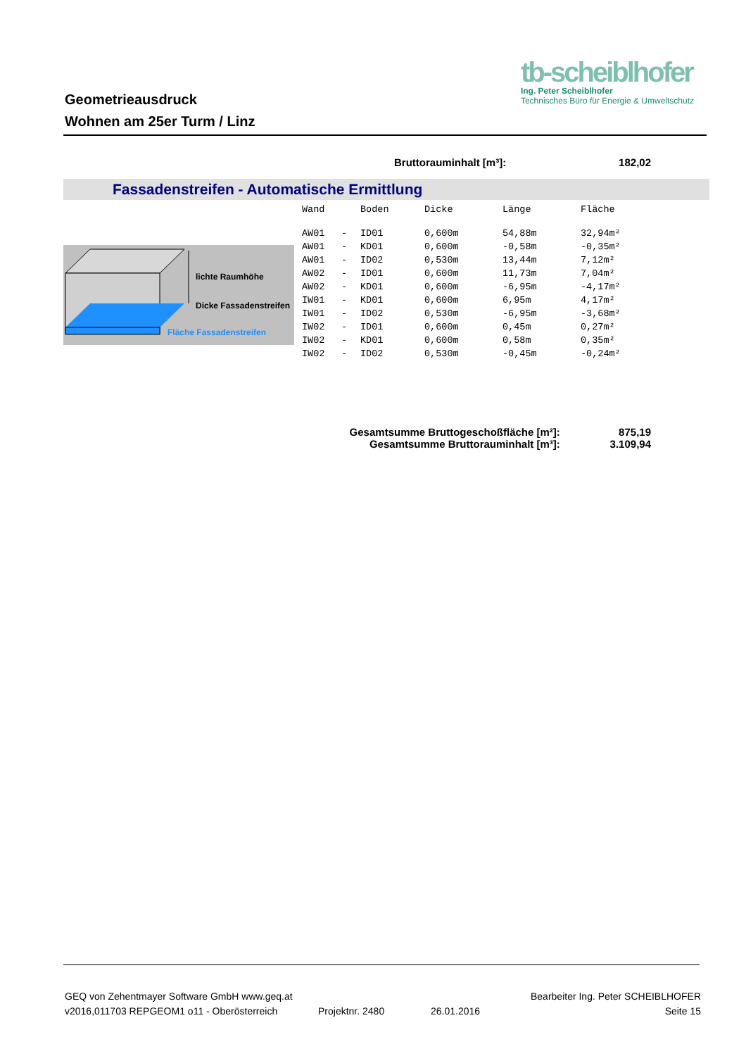tb-scheiblhofer
Ing. Peter Scheiblhofer
Technisches Büro für Energie & Umweltschutz
Geometrieausdruck
Wohnen am 25er Turm / Linz
Bruttorauminhalt [m³]: 182,02
Fassadenstreifen - Automatische Ermittlung
lichte Raumhöhe
Dicke Fassadenstreifen
Fläche Fassadenstreifen
| Wand | | Boden | Dicke | Länge | Fläche |
| --- | --- | --- | --- | --- | --- |
| AW01 | - | ID01 | 0,600m | 54,88m | 32,94m² |
| AW01 | - | KD01 | 0,600m | -0,58m | -0,35m² |
| AW01 | - | ID02 | 0,530m | 13,44m | 7,12m² |
| AW02 | - | ID01 | 0,600m | 11,73m | 7,04m² |
| AW02 | - | KD01 | 0,600m | -6,95m | -4,17m² |
| IW01 | - | KD01 | 0,600m | 6,95m | 4,17m² |
| IW01 | - | ID02 | 0,530m | -6,95m | -3,68m² |
| IW02 | - | ID01 | 0,600m | 0,45m | 0,27m² |
| IW02 | - | KD01 | 0,600m | 0,58m | 0,35m² |
| IW02 | - | ID02 | 0,530m | -0,45m | -0,24m² |
Gesamtsumme Bruttogeschoßfläche [m²]: 875,19
Gesamtsumme Bruttorauminhalt [m³]: 3.109,94
GEQ von Zehentmayer Software GmbH www.geq.at Bearbeiter Ing. Peter SCHEIBLHOFER
v2016,011703 REPGEOM1 o11 - Oberösterreich Projektnr. 2480 26.01.2016 Seite 15